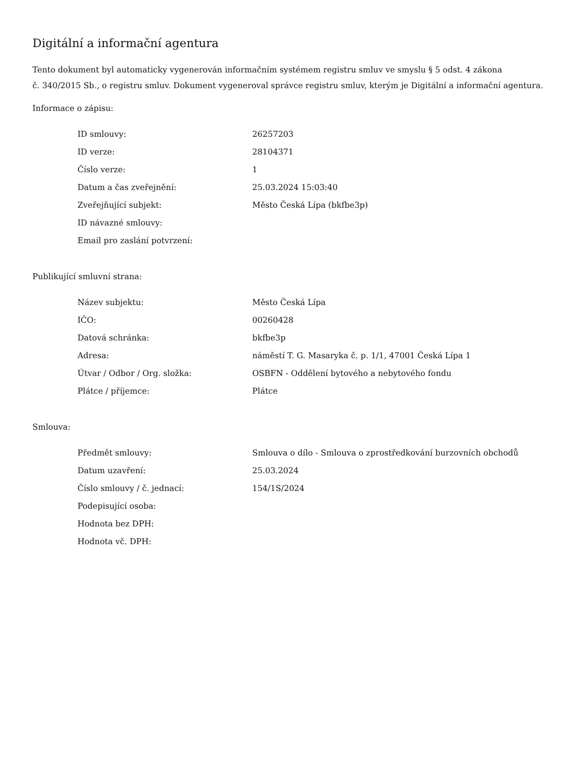Digitální a informační agentura
Tento dokument byl automaticky vygenerován informačním systémem registru smluv ve smyslu § 5 odst. 4 zákona
č. 340/2015 Sb., o registru smluv. Dokument vygeneroval správce registru smluv, kterým je Digitální a informační agentura.
Informace o zápisu:
| ID smlouvy: | 26257203 |
| ID verze: | 28104371 |
| Číslo verze: | 1 |
| Datum a čas zveřejnění: | 25.03.2024 15:03:40 |
| Zveřejňující subjekt: | Město Česká Lípa (bkfbe3p) |
| ID návazné smlouvy: | |
| Email pro zaslání potvrzení: | |
Publikující smluvní strana:
| Název subjektu: | Město Česká Lípa |
| IČO: | 00260428 |
| Datová schránka: | bkfbe3p |
| Adresa: | náměstí T. G. Masaryka č. p. 1/1, 47001 Česká Lípa 1 |
| Útvar / Odbor / Org. složka: | OSBFN - Oddělení bytového a nebytového fondu |
| Plátce / příjemce: | Plátce |
Smlouva:
| Předmět smlouvy: | Smlouva o dílo - Smlouva o zprostředkování burzovních obchodů |
| Datum uzavření: | 25.03.2024 |
| Číslo smlouvy / č. jednací: | 154/1S/2024 |
| Podepisující osoba: | |
| Hodnota bez DPH: | |
| Hodnota vč. DPH: | |